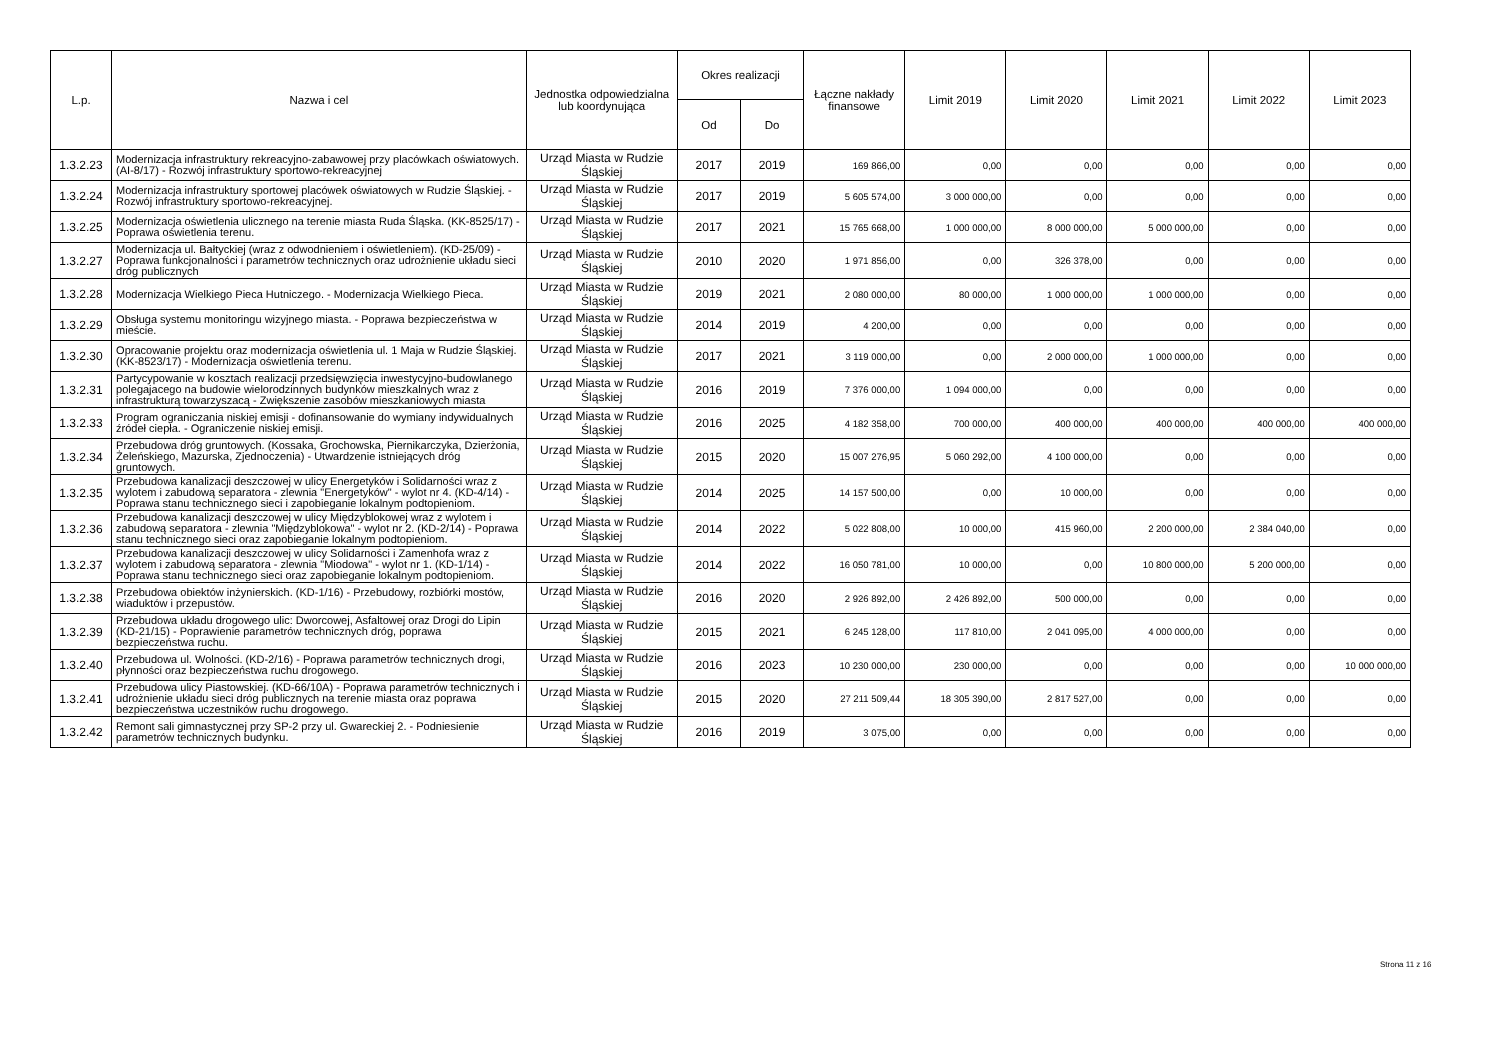| L.p. | Nazwa i cel | Jednostka odpowiedzialna lub koordynująca | Okres realizacji | | Łączne nakłady finansowe | Limit 2019 | Limit 2020 | Limit 2021 | Limit 2022 | Limit 2023 |
| --- | --- | --- | --- | --- | --- | --- | --- | --- | --- | --- |
| | | | Od | Do | | | | | | |
| 1.3.2.23 | Modernizacja infrastruktury rekreacyjno-zabawowej przy placówkach oświatowych. (AI-8/17) - Rozwój infrastruktury sportowo-rekreacyjnej | Urząd Miasta w Rudzie Śląskiej | 2017 | 2019 | 169 866,00 | 0,00 | 0,00 | 0,00 | 0,00 | 0,00 |
| 1.3.2.24 | Modernizacja infrastruktury sportowej placówek oświatowych w Rudzie Śląskiej. - Rozwój infrastruktury sportowo-rekreacyjnej. | Urząd Miasta w Rudzie Śląskiej | 2017 | 2019 | 5 605 574,00 | 3 000 000,00 | 0,00 | 0,00 | 0,00 | 0,00 |
| 1.3.2.25 | Modernizacja oświetlenia ulicznego na terenie miasta Ruda Śląska. (KK-8525/17) - Poprawa oświetlenia terenu. | Urząd Miasta w Rudzie Śląskiej | 2017 | 2021 | 15 765 668,00 | 1 000 000,00 | 8 000 000,00 | 5 000 000,00 | 0,00 | 0,00 |
| 1.3.2.27 | Modernizacja ul. Bałtyckiej (wraz z odwodnieniem i oświetleniem). (KD-25/09) - Poprawa funkcjonalności i parametrów technicznych oraz udrożnienie układu sieci dróg publicznych | Urząd Miasta w Rudzie Śląskiej | 2010 | 2020 | 1 971 856,00 | 0,00 | 326 378,00 | 0,00 | 0,00 | 0,00 |
| 1.3.2.28 | Modernizacja Wielkiego Pieca Hutniczego. - Modernizacja Wielkiego Pieca. | Urząd Miasta w Rudzie Śląskiej | 2019 | 2021 | 2 080 000,00 | 80 000,00 | 1 000 000,00 | 1 000 000,00 | 0,00 | 0,00 |
| 1.3.2.29 | Obsługa systemu monitoringu wizyjnego miasta. - Poprawa bezpieczeństwa w mieście. | Urząd Miasta w Rudzie Śląskiej | 2014 | 2019 | 4 200,00 | 0,00 | 0,00 | 0,00 | 0,00 | 0,00 |
| 1.3.2.30 | Opracowanie projektu oraz modernizacja oświetlenia ul. 1 Maja w Rudzie Śląskiej. (KK-8523/17) - Modernizacja oświetlenia terenu. | Urząd Miasta w Rudzie Śląskiej | 2017 | 2021 | 3 119 000,00 | 0,00 | 2 000 000,00 | 1 000 000,00 | 0,00 | 0,00 |
| 1.3.2.31 | Partycypowanie w kosztach realizacji przedsięwzięcia inwestycyjno-budowlanego polegajacego na budowie wielorodzinnych budynków mieszkalnych wraz z infrastrukturą towarzyszacą - Zwiększenie zasobów mieszkaniowych miasta | Urząd Miasta w Rudzie Śląskiej | 2016 | 2019 | 7 376 000,00 | 1 094 000,00 | 0,00 | 0,00 | 0,00 | 0,00 |
| 1.3.2.33 | Program ograniczania niskiej emisji - dofinansowanie do wymiany indywidualnych źródeł ciepła. - Ograniczenie niskiej emisji. | Urząd Miasta w Rudzie Śląskiej | 2016 | 2025 | 4 182 358,00 | 700 000,00 | 400 000,00 | 400 000,00 | 400 000,00 | 400 000,00 |
| 1.3.2.34 | Przebudowa dróg gruntowych. (Kossaka, Grochowska, Piernikarczyka, Dzierżonia, Żeleńskiego, Mazurska, Zjednoczenia) - Utwardzenie istniejących dróg gruntowych. | Urząd Miasta w Rudzie Śląskiej | 2015 | 2020 | 15 007 276,95 | 5 060 292,00 | 4 100 000,00 | 0,00 | 0,00 | 0,00 |
| 1.3.2.35 | Przebudowa kanalizacji deszczowej w ulicy Energetyków i Solidarności wraz z wylotem i zabudową separatora - zlewnia "Energetyków" - wylot nr 4. (KD-4/14) - Poprawa stanu technicznego sieci i zapobieganie lokalnym podtopieniom. | Urząd Miasta w Rudzie Śląskiej | 2014 | 2025 | 14 157 500,00 | 0,00 | 10 000,00 | 0,00 | 0,00 | 0,00 |
| 1.3.2.36 | Przebudowa kanalizacji deszczowej w ulicy Międzyblokowej wraz z wylotem i zabudową separatora - zlewnia "Międzyblokowa" - wylot nr 2. (KD-2/14) - Poprawa stanu technicznego sieci oraz zapobieganie lokalnym podtopieniom. | Urząd Miasta w Rudzie Śląskiej | 2014 | 2022 | 5 022 808,00 | 10 000,00 | 415 960,00 | 2 200 000,00 | 2 384 040,00 | 0,00 |
| 1.3.2.37 | Przebudowa kanalizacji deszczowej w ulicy Solidarności i Zamenhofa wraz z wylotem i zabudową separatora - zlewnia "Miodowa" - wylot nr 1. (KD-1/14) - Poprawa stanu technicznego sieci oraz zapobieganie lokalnym podtopieniom. | Urząd Miasta w Rudzie Śląskiej | 2014 | 2022 | 16 050 781,00 | 10 000,00 | 0,00 | 10 800 000,00 | 5 200 000,00 | 0,00 |
| 1.3.2.38 | Przebudowa obiektów inżynierskich. (KD-1/16) - Przebudowy, rozbiórki mostów, wiaduktów i przepustów. | Urząd Miasta w Rudzie Śląskiej | 2016 | 2020 | 2 926 892,00 | 2 426 892,00 | 500 000,00 | 0,00 | 0,00 | 0,00 |
| 1.3.2.39 | Przebudowa układu drogowego ulic: Dworcowej, Asfaltowej oraz Drogi do Lipin (KD-21/15) - Poprawienie parametrów technicznych dróg, poprawa bezpieczeństwa ruchu. | Urząd Miasta w Rudzie Śląskiej | 2015 | 2021 | 6 245 128,00 | 117 810,00 | 2 041 095,00 | 4 000 000,00 | 0,00 | 0,00 |
| 1.3.2.40 | Przebudowa ul. Wolności. (KD-2/16) - Poprawa parametrów technicznych drogi, płynności oraz bezpieczeństwa ruchu drogowego. | Urząd Miasta w Rudzie Śląskiej | 2016 | 2023 | 10 230 000,00 | 230 000,00 | 0,00 | 0,00 | 0,00 | 10 000 000,00 |
| 1.3.2.41 | Przebudowa ulicy Piastowskiej. (KD-66/10A) - Poprawa parametrów technicznych i udrożnienie układu sieci dróg publicznych na terenie miasta oraz poprawa bezpieczeństwa uczestników ruchu drogowego. | Urząd Miasta w Rudzie Śląskiej | 2015 | 2020 | 27 211 509,44 | 18 305 390,00 | 2 817 527,00 | 0,00 | 0,00 | 0,00 |
| 1.3.2.42 | Remont sali gimnastycznej przy SP-2 przy ul. Gwareckiej 2. - Podniesienie parametrów technicznych budynku. | Urząd Miasta w Rudzie Śląskiej | 2016 | 2019 | 3 075,00 | 0,00 | 0,00 | 0,00 | 0,00 | 0,00 |
Strona 11 z 16